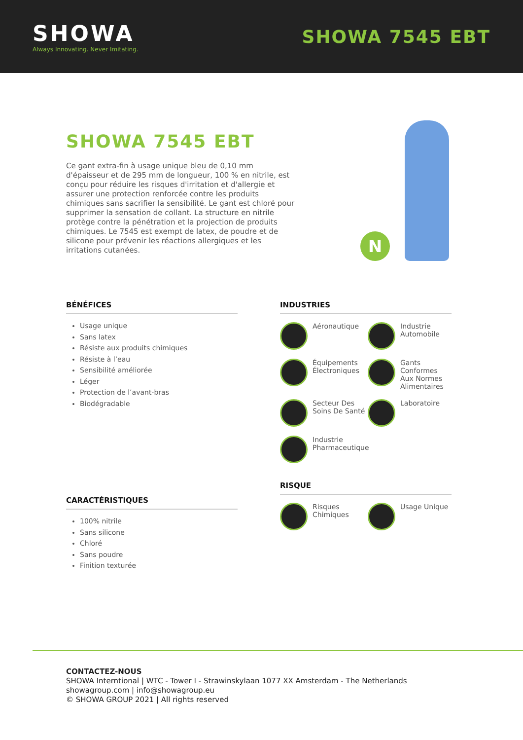SHOWA
Always Innovating. Never Imitating.
SHOWA 7545 EBT
SHOWA 7545 EBT
Ce gant extra-fin à usage unique bleu de 0,10 mm d'épaisseur et de 295 mm de longueur, 100 % en nitrile, est conçu pour réduire les risques d'irritation et d'allergie et assurer une protection renforcée contre les produits chimiques sans sacrifier la sensibilité. Le gant est chloré pour supprimer la sensation de collant. La structure en nitrile protège contre la pénétration et la projection de produits chimiques. Le 7545 est exempt de latex, de poudre et de silicone pour prévenir les réactions allergiques et les irritations cutanées.
N
BÉNÉFICES
Usage unique
Sans latex
Résiste aux produits chimiques
Résiste à l’eau
Sensibilité améliorée
Léger
Protection de l’avant-bras
Biodégradable
CARACTÉRISTIQUES
100% nitrile
Sans silicone
Chloré
Sans poudre
Finition texturée
INDUSTRIES
Aéronautique
Industrie Automobile
Équipements Électroniques
Gants Conformes Aux Normes Alimentaires
Secteur Des Soins De Santé
Laboratoire
Industrie Pharmaceutique
RISQUE
Risques Chimiques
Usage Unique
CONTACTEZ-NOUS
SHOWA Interntional | WTC - Tower I - Strawinskylaan 1077 XX Amsterdam - The Netherlands
showagroup.com | info@showagroup.eu
© SHOWA GROUP 2021 | All rights reserved